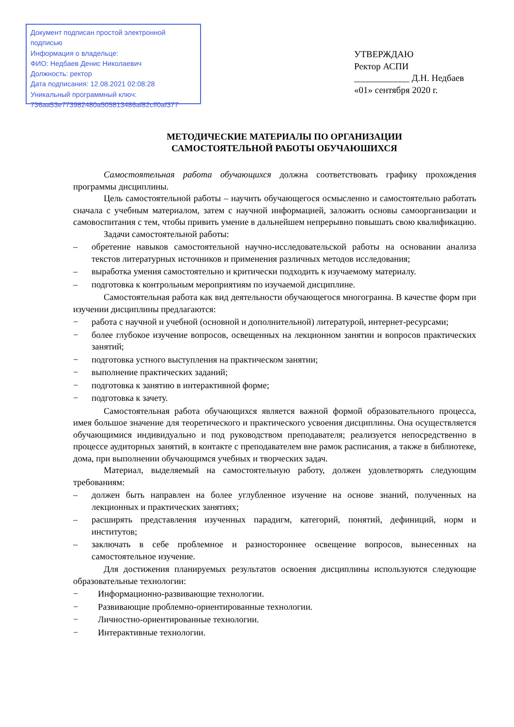Документ подписан простой электронной подписью
Информация о владельце:
ФИО: Недбаев Денис Николаевич
Должность: ректор
Дата подписания: 12.08.2021 02:08:28
Уникальный программный ключ:
736aa53e773982480a505813486af82cff0af377
УТВЕРЖДАЮ
Ректор АСПИ
____________ Д.Н. Недбаев
«01» сентября 2020 г.
МЕТОДИЧЕСКИЕ МАТЕРИАЛЫ ПО ОРГАНИЗАЦИИ
САМОСТОЯТЕЛЬНОЙ РАБОТЫ ОБУЧАЮШИХСЯ
Самостоятельная работа обучающихся должна соответствовать графику прохождения программы дисциплины.
Цель самостоятельной работы – научить обучающегося осмысленно и самостоятельно работать сначала с учебным материалом, затем с научной информацией, заложить основы самоорганизации и самовоспитания с тем, чтобы привить умение в дальнейшем непрерывно повышать свою квалификацию.
Задачи самостоятельной работы:
– обретение навыков самостоятельной научно-исследовательской работы на основании анализа текстов литературных источников и применения различных методов исследования;
– выработка умения самостоятельно и критически подходить к изучаемому материалу.
– подготовка к контрольным мероприятиям по изучаемой дисциплине.
Самостоятельная работа как вид деятельности обучающегося многогранна. В качестве форм при изучении дисциплины предлагаются:
− работа с научной и учебной (основной и дополнительной) литературой, интернет-ресурсами;
− более глубокое изучение вопросов, освещенных на лекционном занятии и вопросов практических занятий;
− подготовка устного выступления на практическом занятии;
− выполнение практических заданий;
− подготовка к занятию в интерактивной форме;
− подготовка к зачету.
Самостоятельная работа обучающихся является важной формой образовательного процесса, имея большое значение для теоретического и практического усвоения дисциплины. Она осуществляется обучающимися индивидуально и под руководством преподавателя; реализуется непосредственно в процессе аудиторных занятий, в контакте с преподавателем вне рамок расписания, а также в библиотеке, дома, при выполнении обучающимся учебных и творческих задач.
Материал, выделяемый на самостоятельную работу, должен удовлетворять следующим требованиям:
– должен быть направлен на более углубленное изучение на основе знаний, полученных на лекционных и практических занятиях;
– расширять представления изученных парадигм, категорий, понятий, дефиниций, норм и институтов;
– заключать в себе проблемное и разностороннее освещение вопросов, вынесенных на самостоятельное изучение.
Для достижения планируемых результатов освоения дисциплины используются следующие образовательные технологии:
− Информационно-развивающие технологии.
− Развивающие проблемно-ориентированные технологии.
− Личностно-ориентированные технологии.
− Интерактивные технологии.